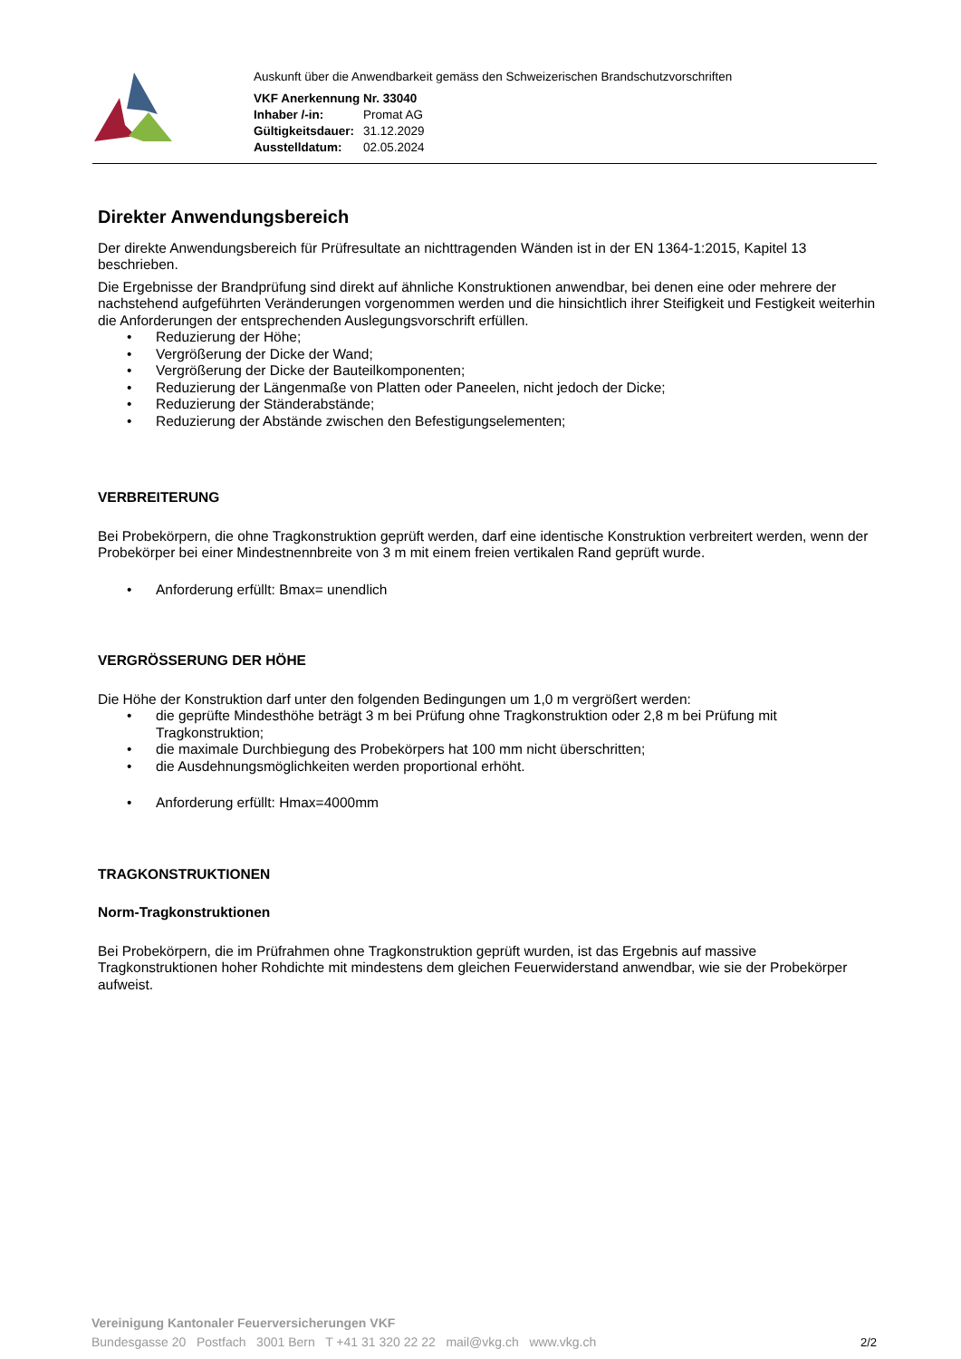Auskunft über die Anwendbarkeit gemäss den Schweizerischen Brandschutzvorschriften
| VKF Anerkennung Nr. 33040 | |
| Inhaber /-in: | Promat AG |
| Gültigkeitsdauer: | 31.12.2029 |
| Ausstelldatum: | 02.05.2024 |
Direkter Anwendungsbereich
Der direkte Anwendungsbereich für Prüfresultate an nichttragenden Wänden ist in der EN 1364-1:2015, Kapitel 13 beschrieben.
Die Ergebnisse der Brandprüfung sind direkt auf ähnliche Konstruktionen anwendbar, bei denen eine oder mehrere der nachstehend aufgeführten Veränderungen vorgenommen werden und die hinsichtlich ihrer Steifigkeit und Festigkeit weiterhin die Anforderungen der entsprechenden Auslegungsvorschrift erfüllen.
Reduzierung der Höhe;
Vergrößerung der Dicke der Wand;
Vergrößerung der Dicke der Bauteilkomponenten;
Reduzierung der Längenmaße von Platten oder Paneelen, nicht jedoch der Dicke;
Reduzierung der Ständerabstände;
Reduzierung der Abstände zwischen den Befestigungselementen;
VERBREITERUNG
Bei Probekörpern, die ohne Tragkonstruktion geprüft werden, darf eine identische Konstruktion verbreitert werden, wenn der Probekörper bei einer Mindestnennbreite von 3 m mit einem freien vertikalen Rand geprüft wurde.
Anforderung erfüllt: Bmax= unendlich
VERGRÖSSERUNG DER HÖHE
Die Höhe der Konstruktion darf unter den folgenden Bedingungen um 1,0 m vergrößert werden:
die geprüfte Mindesthöhe beträgt 3 m bei Prüfung ohne Tragkonstruktion oder 2,8 m bei Prüfung mit Tragkonstruktion;
die maximale Durchbiegung des Probekörpers hat 100 mm nicht überschritten;
die Ausdehnungsmöglichkeiten werden proportional erhöht.
Anforderung erfüllt: Hmax=4000mm
TRAGKONSTRUKTIONEN
Norm-Tragkonstruktionen
Bei Probekörpern, die im Prüfrahmen ohne Tragkonstruktion geprüft wurden, ist das Ergebnis auf massive Tragkonstruktionen hoher Rohdichte mit mindestens dem gleichen Feuerwiderstand anwendbar, wie sie der Probekörper aufweist.
Vereinigung Kantonaler Feuerversicherungen VKF
Bundesgasse 20 Postfach 3001 Bern T +41 31 320 22 22 mail@vkg.ch www.vkg.ch
2/2